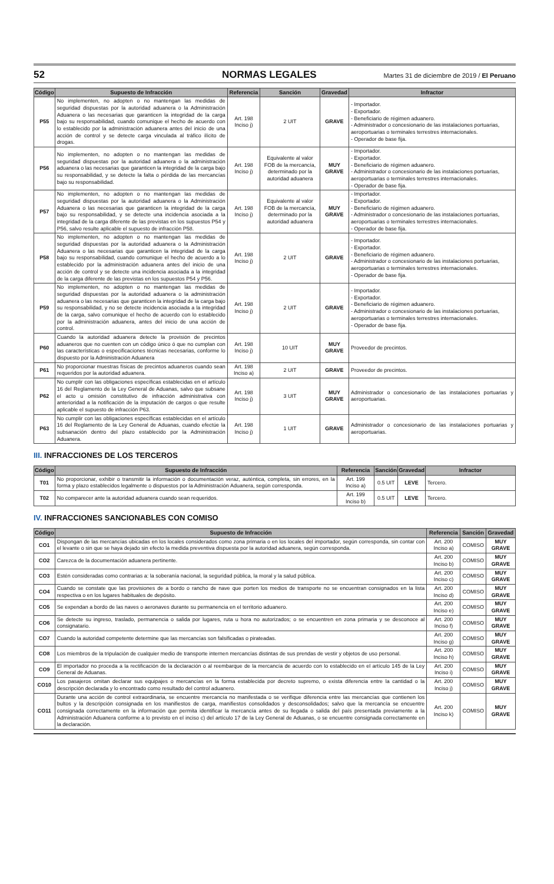52 NORMAS LEGALES Martes 31 de diciembre de 2019 / El Peruano
| Código | Supuesto de Infracción | Referencia | Sanción | Gravedad | Infractor |
| --- | --- | --- | --- | --- | --- |
| P55 | No implementen, no adopten o no mantengan las medidas de seguridad dispuestas por la autoridad aduanera o la Administración Aduanera o las necesarias que garanticen la integridad de la carga bajo su responsabilidad, cuando comunique el hecho de acuerdo con lo establecido por la administración aduanera antes del inicio de una acción de control y se detecte carga vinculada al tráfico ilícito de drogas. | Art. 198 Inciso j) | 2 UIT | GRAVE | - Importador. - Exportador. - Beneficiario de régimen aduanero. - Administrador o concesionario de las instalaciones portuarias, aeroportuarias o terminales terrestres internacionales. - Operador de base fija. |
| P56 | No implementen, no adopten o no mantengan las medidas de seguridad dispuestas por la autoridad aduanera o la administración aduanera o las necesarias que garanticen la integridad de la carga bajo su responsabilidad, y se detecte la falta o pérdida de las mercancías bajo su responsabilidad. | Art. 198 Inciso j) | Equivalente al valor FOB de la mercancía, determinado por la autoridad aduanera | MUY GRAVE | - Importador. - Exportador. - Beneficiario de régimen aduanero. - Administrador o concesionario de las instalaciones portuarias, aeroportuarias o terminales terrestres internacionales. - Operador de base fija. |
| P57 | No implementen, no adopten o no mantengan las medidas de seguridad dispuestas por la autoridad aduanera o la Administración Aduanera o las necesarias que garanticen la integridad de la carga bajo su responsabilidad, y se detecte una incidencia asociada a la integridad de la carga diferente de las previstas en los supuestos P54 y P56, salvo resulte aplicable el supuesto de infracción P58. | Art. 198 Inciso j) | Equivalente al valor FOB de la mercancía, determinado por la autoridad aduanera | MUY GRAVE | - Importador. - Exportador. - Beneficiario de régimen aduanero. - Administrador o concesionario de las instalaciones portuarias, aeroportuarias o terminales terrestres internacionales. - Operador de base fija. |
| P58 | No implementen, no adopten o no mantengan las medidas de seguridad dispuestas por la autoridad aduanera o la Administración Aduanera o las necesarias que garanticen la integridad de la carga bajo su responsabilidad, cuando comunique el hecho de acuerdo a lo establecido por la administración aduanera antes del inicio de una acción de control y se detecte una incidencia asociada a la integridad de la carga diferente de las previstas en los supuestos P54 y P56. | Art. 198 Inciso j) | 2 UIT | GRAVE | - Importador. - Exportador. - Beneficiario de régimen aduanero. - Administrador o concesionario de las instalaciones portuarias, aeroportuarias o terminales terrestres internacionales. - Operador de base fija. |
| P59 | No implementen, no adopten o no mantengan las medidas de seguridad dispuestas por la autoridad aduanera o la administración aduanera o las necesarias que garanticen la integridad de la carga bajo su responsabilidad, y no se detecte incidencia asociada a la integridad de la carga, salvo comunique el hecho de acuerdo con lo establecido por la administración aduanera, antes del inicio de una acción de control. | Art. 198 Inciso j) | 2 UIT | GRAVE | - Importador. - Exportador. - Beneficiario de régimen aduanero. - Administrador o concesionario de las instalaciones portuarias, aeroportuarias o terminales terrestres internacionales. - Operador de base fija. |
| P60 | Cuando la autoridad aduanera detecte la provisión de precintos aduaneros que no cuenten con un código único ó que no cumplan con las características o especificaciones técnicas necesarias, conforme lo dispuesto por la Administración Aduanera | Art. 198 Inciso j) | 10 UIT | MUY GRAVE | Proveedor de precintos. |
| P61 | No proporcionar muestras físicas de precintos aduaneros cuando sean requeridos por la autoridad aduanera. | Art. 198 Inciso a) | 2 UIT | GRAVE | Proveedor de precintos. |
| P62 | No cumplir con las obligaciones específicas establecidas en el artículo 16 del Reglamento de la Ley General de Aduanas, salvo que subsane el acto u omisión constitutivo de infracción administrativa con anterioridad a la notificación de la imputación de cargos o que resulte aplicable el supuesto de infracción P63. | Art. 198 Inciso j) | 3 UIT | MUY GRAVE | Administrador o concesionario de las instalaciones portuarias y aeroportuarias. |
| P63 | No cumplir con las obligaciones específicas establecidas en el artículo 16 del Reglamento de la Ley General de Aduanas, cuando efectúe la subsanación dentro del plazo establecido por la Administración Aduanera. | Art. 198 Inciso j) | 1 UIT | GRAVE | Administrador o concesionario de las instalaciones portuarias y aeroportuarias. |
III. INFRACCIONES DE LOS TERCEROS
| Código | Supuesto de Infracción | Referencia | Sanción | Gravedad | Infractor |
| --- | --- | --- | --- | --- | --- |
| T01 | No proporcionar, exhibir o transmitir la información o documentación veraz, auténtica, completa, sin errores, en la forma y plazo establecidos legalmente o dispuestos por la Administración Aduanera, según corresponda. | Art. 199 Inciso a) | 0.5 UIT | LEVE | Tercero. |
| T02 | No comparecer ante la autoridad aduanera cuando sean requeridos. | Art. 199 Inciso b) | 0.5 UIT | LEVE | Tercero. |
IV. INFRACCIONES SANCIONABLES CON COMISO
| Código | Supuesto de Infracción | Referencia | Sanción | Gravedad |
| --- | --- | --- | --- | --- |
| CO1 | Dispongan de las mercancías ubicadas en los locales considerados como zona primaria o en los locales del importador, según corresponda, sin contar con el levante o sin que se haya dejado sin efecto la medida preventiva dispuesta por la autoridad aduanera, según corresponda. | Art. 200 Inciso a) | COMISO | MUY GRAVE |
| CO2 | Carezca de la documentación aduanera pertinente. | Art. 200 Inciso b) | COMISO | MUY GRAVE |
| CO3 | Estén consideradas como contrarias a: la soberanía nacional, la seguridad pública, la moral y la salud pública. | Art. 200 Inciso c) | COMISO | MUY GRAVE |
| CO4 | Cuando se constate que las provisiones de a bordo o rancho de nave que porten los medios de transporte no se encuentran consignados en la lista respectiva o en los lugares habituales de depósito. | Art. 200 Inciso d) | COMISO | MUY GRAVE |
| CO5 | Se expendan a bordo de las naves o aeronaves durante su permanencia en el territorio aduanero. | Art. 200 Inciso e) | COMISO | MUY GRAVE |
| CO6 | Se detecte su ingreso, traslado, permanencia o salida por lugares, ruta u hora no autorizados; o se encuentren en zona primaria y se desconoce al consignatario. | Art. 200 Inciso f) | COMISO | MUY GRAVE |
| CO7 | Cuando la autoridad competente determine que las mercancías son falsificadas o pirateadas. | Art. 200 Inciso g) | COMISO | MUY GRAVE |
| CO8 | Los miembros de la tripulación de cualquier medio de transporte internen mercancías distintas de sus prendas de vestir y objetos de uso personal. | Art. 200 Inciso h) | COMISO | MUY GRAVE |
| CO9 | El importador no proceda a la rectificación de la declaración o al reembarque de la mercancía de acuerdo con lo establecido en el artículo 145 de la Ley General de Aduanas. | Art. 200 Inciso i) | COMISO | MUY GRAVE |
| CO10 | Los pasajeros omitan declarar sus equipajes o mercancías en la forma establecida por decreto supremo, o exista diferencia entre la cantidad o la descripción declarada y lo encontrado como resultado del control aduanero. | Art. 200 Inciso j) | COMISO | MUY GRAVE |
| CO11 | Durante una acción de control extraordinaria, se encuentre mercancía no manifestada o se verifique diferencia entre las mercancías que contienen los bultos y la descripción consignada en los manifiestos de carga, manifiestos consolidados y desconsolidados; salvo que la mercancía se encuentre consignada correctamente en la información que permita identificar la mercancía antes de su llegada o salida del país presentada previamente a la Administración Aduanera conforme a lo previsto en el inciso c) del artículo 17 de la Ley General de Aduanas, o se encuentre consignada correctamente en la declaración. | Art. 200 Inciso k) | COMISO | MUY GRAVE |